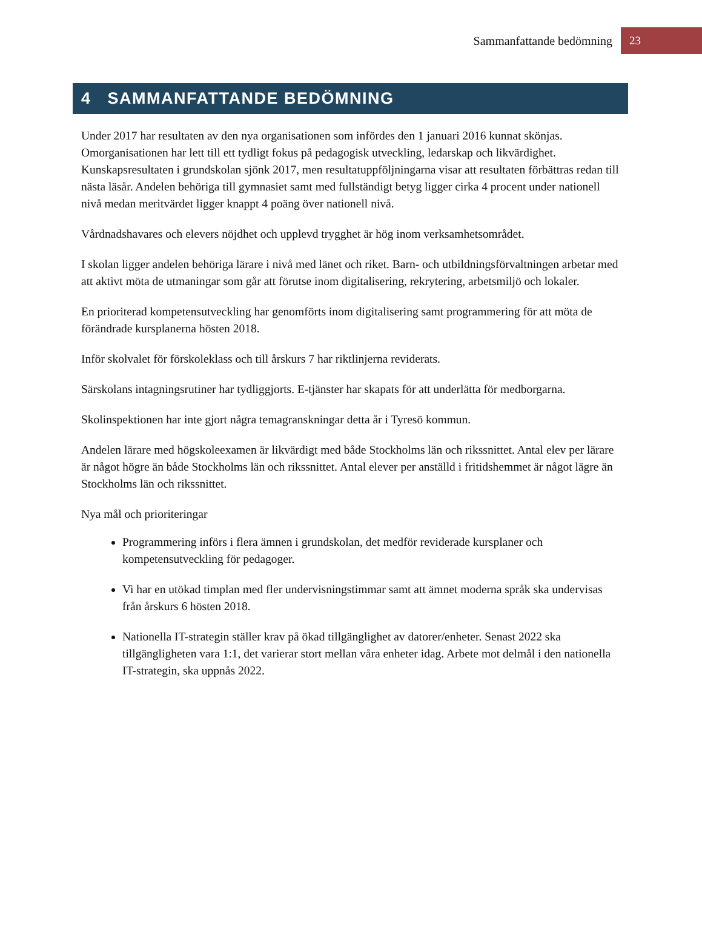Sammanfattande bedömning 23
4 SAMMANFATTANDE BEDÖMNING
Under 2017 har resultaten av den nya organisationen som infördes den 1 januari 2016 kunnat skönjas. Omorganisationen har lett till ett tydligt fokus på pedagogisk utveckling, ledarskap och likvärdighet. Kunskapsresultaten i grundskolan sjönk 2017, men resultatuppföljningarna visar att resultaten förbättras redan till nästa läsår. Andelen behöriga till gymnasiet samt med fullständigt betyg ligger cirka 4 procent under nationell nivå medan meritvärdet ligger knappt 4 poäng över nationell nivå.
Vårdnadshavares och elevers nöjdhet och upplevd trygghet är hög inom verksamhetsområdet.
I skolan ligger andelen behöriga lärare i nivå med länet och riket. Barn- och utbildningsförvaltningen arbetar med att aktivt möta de utmaningar som går att förutse inom digitalisering, rekrytering, arbetsmiljö och lokaler.
En prioriterad kompetensutveckling har genomförts inom digitalisering samt programmering för att möta de förändrade kursplanerna hösten 2018.
Inför skolvalet för förskoleklass och till årskurs 7 har riktlinjerna reviderats.
Särskolans intagningsrutiner har tydliggjorts. E-tjänster har skapats för att underlätta för medborgarna.
Skolinspektionen har inte gjort några temagranskningar detta år i Tyresö kommun.
Andelen lärare med högskoleexamen är likvärdigt med både Stockholms län och rikssnittet. Antal elev per lärare är något högre än både Stockholms län och rikssnittet. Antal elever per anställd i fritidshemmet är något lägre än Stockholms län och rikssnittet.
Nya mål och prioriteringar
Programmering införs i flera ämnen i grundskolan, det medför reviderade kursplaner och kompetensutveckling för pedagoger.
Vi har en utökad timplan med fler undervisningstimmar samt att ämnet moderna språk ska undervisas från årskurs 6 hösten 2018.
Nationella IT-strategin ställer krav på ökad tillgänglighet av datorer/enheter. Senast 2022 ska tillgängligheten vara 1:1, det varierar stort mellan våra enheter idag. Arbete mot delmål i den nationella IT-strategin, ska uppnås 2022.